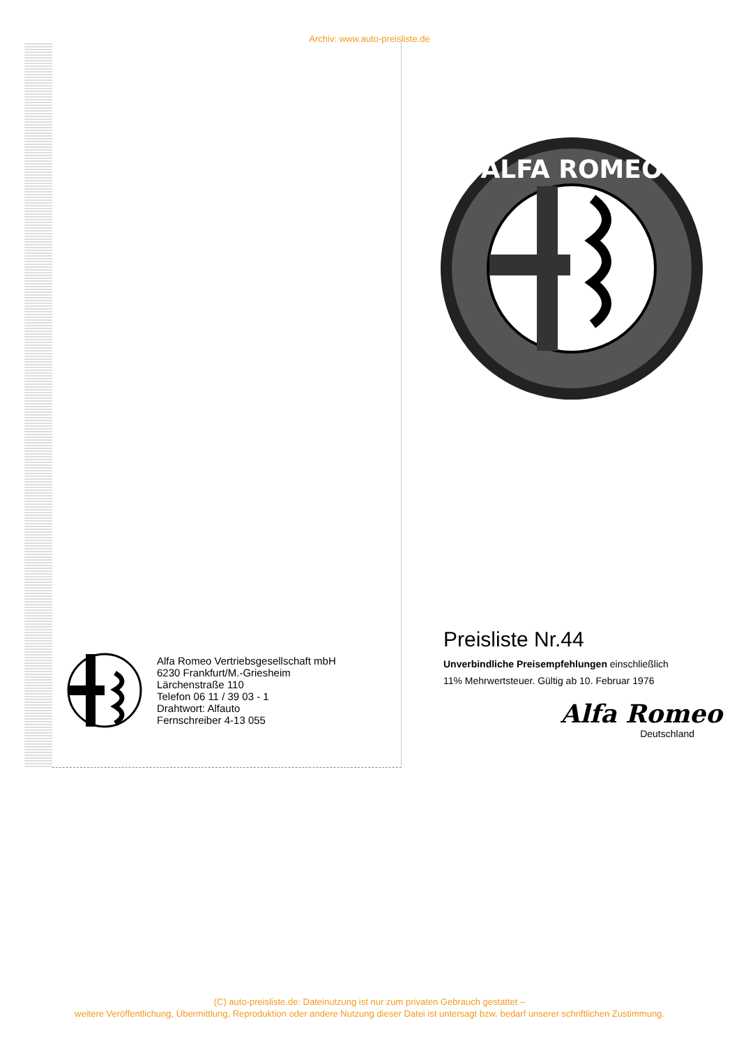Archiv: www.auto-preisliste.de
ALFA ROMEO
Alfa Romeo Vertriebsgesellschaft mbH
6230 Frankfurt/M.-Griesheim
Lärchenstraße 110
Telefon 06 11 / 39 03 - 1
Drahtwort: Alfauto
Fernschreiber 4-13 055
Preisliste Nr.44
Unverbindliche Preisempfehlungen einschließlich
11% Mehrwertsteuer. Gültig ab 10. Februar 1976
Alfa Romeo
Deutschland
(C) auto-preisliste.de: Dateinutzung ist nur zum privaten Gebrauch gestattet –
weitere Veröffentlichung, Übermittlung, Reproduktion oder andere Nutzung dieser Datei ist untersagt bzw. bedarf unserer schriftlichen Zustimmung.